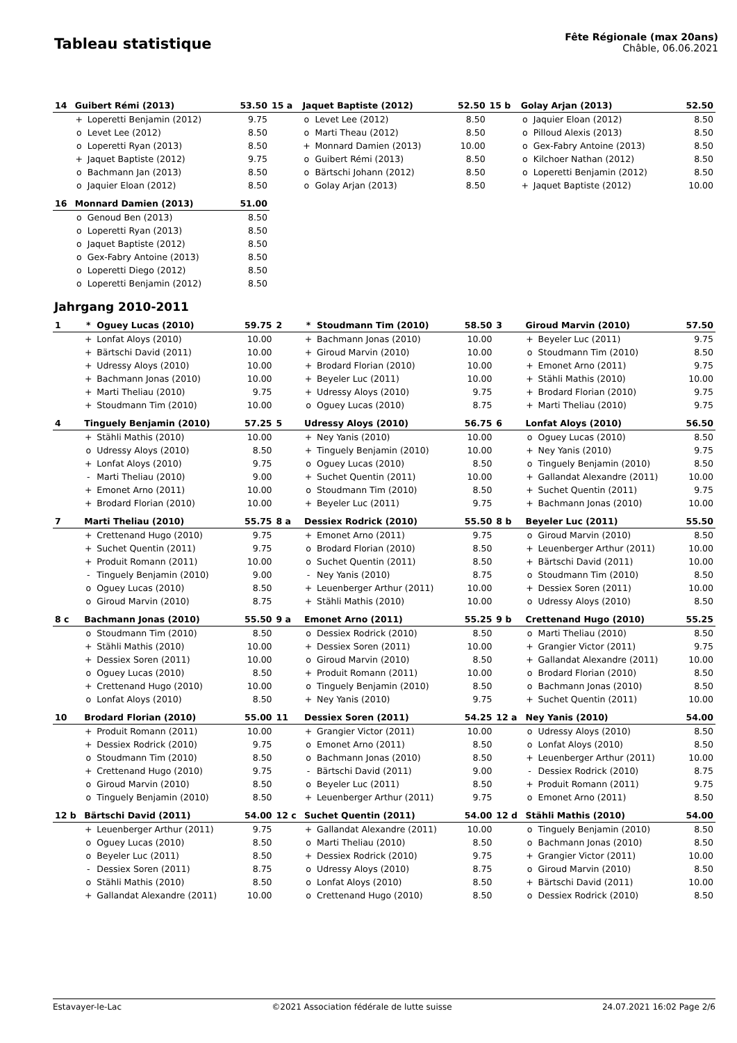Tableau statistique
Fête Régionale (max 20ans)
Châble, 06.06.2021
| 14 | Guibert Rémi (2013) | | 53.50 | 15 a | Jaquet Baptiste (2012) | | 52.50 | 15 b | Golay Arjan (2013) | | 52.50 |
| | + | Loperetti Benjamin (2012) | 9.75 | | o | Levet Lee (2012) | 8.50 | | o | Jaquier Eloan (2012) | 8.50 |
| | o | Levet Lee (2012) | 8.50 | | o | Marti Theau (2012) | 8.50 | | o | Pilloud Alexis (2013) | 8.50 |
| | o | Loperetti Ryan (2013) | 8.50 | | + | Monnard Damien (2013) | 10.00 | | o | Gex-Fabry Antoine (2013) | 8.50 |
| | + | Jaquet Baptiste (2012) | 9.75 | | o | Guibert Rémi (2013) | 8.50 | | o | Kilchoer Nathan (2012) | 8.50 |
| | o | Bachmann Jan (2013) | 8.50 | | o | Bärtschi Johann (2012) | 8.50 | | o | Loperetti Benjamin (2012) | 8.50 |
| | o | Jaquier Eloan (2012) | 8.50 | | o | Golay Arjan (2013) | 8.50 | | + | Jaquet Baptiste (2012) | 10.00 |
| 16 | Monnard Damien (2013) | | 51.00 | | | | | | | | |
| | o | Genoud Ben (2013) | 8.50 | | | | | | | | |
| | o | Loperetti Ryan (2013) | 8.50 | | | | | | | | |
| | o | Jaquet Baptiste (2012) | 8.50 | | | | | | | | |
| | o | Gex-Fabry Antoine (2013) | 8.50 | | | | | | | | |
| | o | Loperetti Diego (2012) | 8.50 | | | | | | | | |
| | o | Loperetti Benjamin (2012) | 8.50 | | | | | | | | |
Jahrgang 2010-2011
| 1 | * | Oguey Lucas (2010) | 59.75 | 2 | * | Stoudmann Tim (2010) | 58.50 | 3 | Giroud Marvin (2010) | | 57.50 |
| | + | Lonfat Aloys (2010) | 10.00 | | + | Bachmann Jonas (2010) | 10.00 | | + | Beyeler Luc (2011) | 9.75 |
| | + | Bärtschi David (2011) | 10.00 | | + | Giroud Marvin (2010) | 10.00 | | o | Stoudmann Tim (2010) | 8.50 |
| | + | Udressy Aloys (2010) | 10.00 | | + | Brodard Florian (2010) | 10.00 | | + | Emonet Arno (2011) | 9.75 |
| | + | Bachmann Jonas (2010) | 10.00 | | + | Beyeler Luc (2011) | 10.00 | | + | Stähli Mathis (2010) | 10.00 |
| | + | Marti Theliau (2010) | 9.75 | | + | Udressy Aloys (2010) | 9.75 | | + | Brodard Florian (2010) | 9.75 |
| | + | Stoudmann Tim (2010) | 10.00 | | o | Oguey Lucas (2010) | 8.75 | | + | Marti Theliau (2010) | 9.75 |
| 4 | Tinguely Benjamin (2010) | | 57.25 | 5 | Udressy Aloys (2010) | | 56.75 | 6 | Lonfat Aloys (2010) | | 56.50 |
| | + | Stähli Mathis (2010) | 10.00 | | + | Ney Yanis (2010) | 10.00 | | o | Oguey Lucas (2010) | 8.50 |
| | o | Udressy Aloys (2010) | 8.50 | | + | Tinguely Benjamin (2010) | 10.00 | | + | Ney Yanis (2010) | 9.75 |
| | + | Lonfat Aloys (2010) | 9.75 | | o | Oguey Lucas (2010) | 8.50 | | o | Tinguely Benjamin (2010) | 8.50 |
| | - | Marti Theliau (2010) | 9.00 | | + | Suchet Quentin (2011) | 10.00 | | + | Gallandat Alexandre (2011) | 10.00 |
| | + | Emonet Arno (2011) | 10.00 | | o | Stoudmann Tim (2010) | 8.50 | | + | Suchet Quentin (2011) | 9.75 |
| | + | Brodard Florian (2010) | 10.00 | | + | Beyeler Luc (2011) | 9.75 | | + | Bachmann Jonas (2010) | 10.00 |
| 7 | Marti Theliau (2010) | | 55.75 | 8 a | Dessiex Rodrick (2010) | | 55.50 | 8 b | Beyeler Luc (2011) | | 55.50 |
| | + | Crettenand Hugo (2010) | 9.75 | | + | Emonet Arno (2011) | 9.75 | | o | Giroud Marvin (2010) | 8.50 |
| | + | Suchet Quentin (2011) | 9.75 | | o | Brodard Florian (2010) | 8.50 | | + | Leuenberger Arthur (2011) | 10.00 |
| | + | Produit Romann (2011) | 10.00 | | o | Suchet Quentin (2011) | 8.50 | | + | Bärtschi David (2011) | 10.00 |
| | - | Tinguely Benjamin (2010) | 9.00 | | - | Ney Yanis (2010) | 8.75 | | o | Stoudmann Tim (2010) | 8.50 |
| | o | Oguey Lucas (2010) | 8.50 | | + | Leuenberger Arthur (2011) | 10.00 | | + | Dessiex Soren (2011) | 10.00 |
| | o | Giroud Marvin (2010) | 8.75 | | + | Stähli Mathis (2010) | 10.00 | | o | Udressy Aloys (2010) | 8.50 |
| 8 c | Bachmann Jonas (2010) | | 55.50 | 9 a | Emonet Arno (2011) | | 55.25 | 9 b | Crettenand Hugo (2010) | | 55.25 |
| | o | Stoudmann Tim (2010) | 8.50 | | o | Dessiex Rodrick (2010) | 8.50 | | o | Marti Theliau (2010) | 8.50 |
| | + | Stähli Mathis (2010) | 10.00 | | + | Dessiex Soren (2011) | 10.00 | | + | Grangier Victor (2011) | 9.75 |
| | + | Dessiex Soren (2011) | 10.00 | | o | Giroud Marvin (2010) | 8.50 | | + | Gallandat Alexandre (2011) | 10.00 |
| | o | Oguey Lucas (2010) | 8.50 | | + | Produit Romann (2011) | 10.00 | | o | Brodard Florian (2010) | 8.50 |
| | + | Crettenand Hugo (2010) | 10.00 | | o | Tinguely Benjamin (2010) | 8.50 | | o | Bachmann Jonas (2010) | 8.50 |
| | o | Lonfat Aloys (2010) | 8.50 | | + | Ney Yanis (2010) | 9.75 | | + | Suchet Quentin (2011) | 10.00 |
| 10 | Brodard Florian (2010) | | 55.00 | 11 | Dessiex Soren (2011) | | 54.25 | 12 a | Ney Yanis (2010) | | 54.00 |
| | + | Produit Romann (2011) | 10.00 | | + | Grangier Victor (2011) | 10.00 | | o | Udressy Aloys (2010) | 8.50 |
| | + | Dessiex Rodrick (2010) | 9.75 | | o | Emonet Arno (2011) | 8.50 | | o | Lonfat Aloys (2010) | 8.50 |
| | o | Stoudmann Tim (2010) | 8.50 | | o | Bachmann Jonas (2010) | 8.50 | | + | Leuenberger Arthur (2011) | 10.00 |
| | + | Crettenand Hugo (2010) | 9.75 | | - | Bärtschi David (2011) | 9.00 | | - | Dessiex Rodrick (2010) | 8.75 |
| | o | Giroud Marvin (2010) | 8.50 | | o | Beyeler Luc (2011) | 8.50 | | + | Produit Romann (2011) | 9.75 |
| | o | Tinguely Benjamin (2010) | 8.50 | | + | Leuenberger Arthur (2011) | 9.75 | | o | Emonet Arno (2011) | 8.50 |
| 12 b | Bärtschi David (2011) | | 54.00 | 12 c | Suchet Quentin (2011) | | 54.00 | 12 d | Stähli Mathis (2010) | | 54.00 |
| | + | Leuenberger Arthur (2011) | 9.75 | | + | Gallandat Alexandre (2011) | 10.00 | | o | Tinguely Benjamin (2010) | 8.50 |
| | o | Oguey Lucas (2010) | 8.50 | | o | Marti Theliau (2010) | 8.50 | | o | Bachmann Jonas (2010) | 8.50 |
| | o | Beyeler Luc (2011) | 8.50 | | + | Dessiex Rodrick (2010) | 9.75 | | + | Grangier Victor (2011) | 10.00 |
| | - | Dessiex Soren (2011) | 8.75 | | o | Udressy Aloys (2010) | 8.75 | | o | Giroud Marvin (2010) | 8.50 |
| | o | Stähli Mathis (2010) | 8.50 | | o | Lonfat Aloys (2010) | 8.50 | | + | Bärtschi David (2011) | 10.00 |
| | + | Gallandat Alexandre (2011) | 10.00 | | o | Crettenand Hugo (2010) | 8.50 | | o | Dessiex Rodrick (2010) | 8.50 |
Estavayer-le-Lac ©2021 Association fédérale de lutte suisse 24.07.2021 16:02 Page 2/6